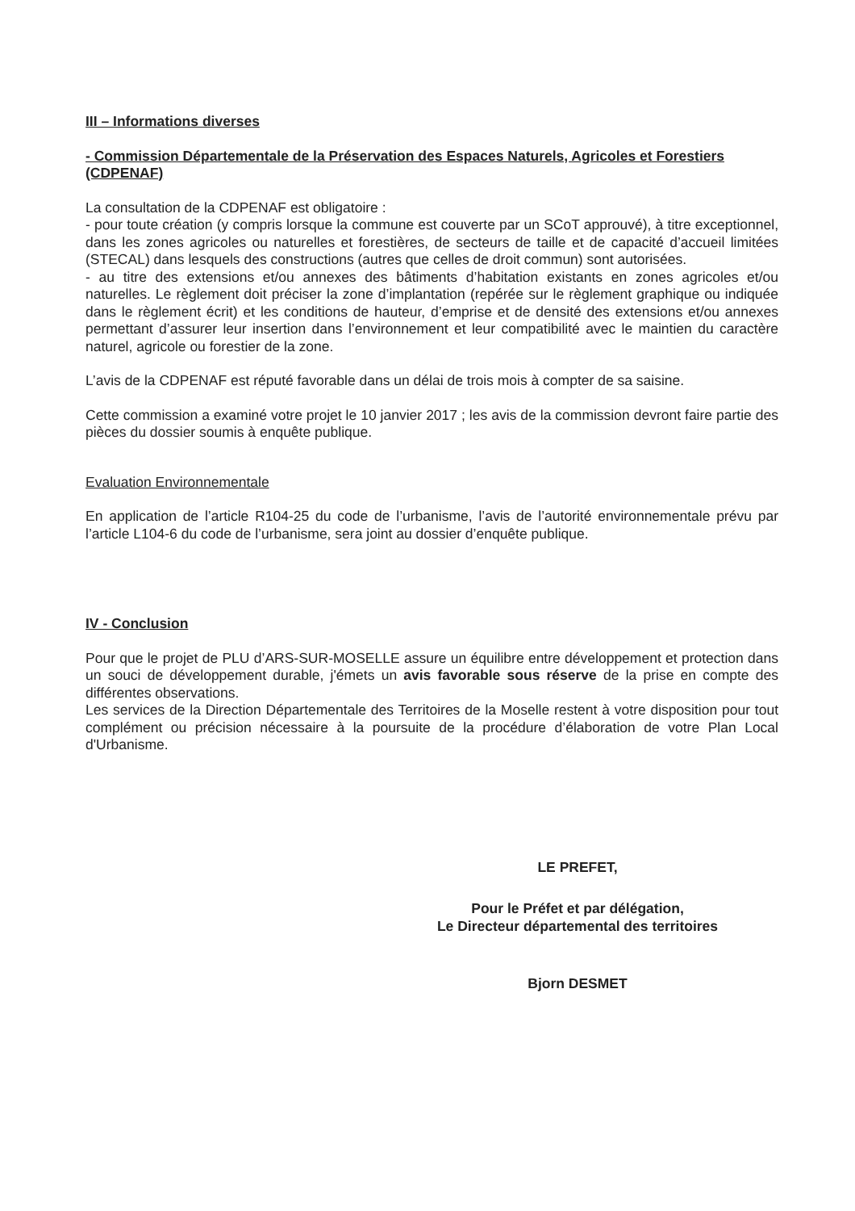III – Informations diverses
- Commission Départementale de la Préservation des Espaces Naturels, Agricoles et Forestiers (CDPENAF)
La consultation de la CDPENAF est obligatoire :
- pour toute création (y compris lorsque la commune est couverte par un SCoT approuvé), à titre exceptionnel, dans les zones agricoles ou naturelles et forestières, de secteurs de taille et de capacité d’accueil limitées (STECAL) dans lesquels des constructions (autres que celles de droit commun) sont autorisées.
- au titre des extensions et/ou annexes des bâtiments d’habitation existants en zones agricoles et/ou naturelles. Le règlement doit préciser la zone d’implantation (repérée sur le règlement graphique ou indiquée dans le règlement écrit) et les conditions de hauteur, d’emprise et de densité des extensions et/ou annexes permettant d’assurer leur insertion dans l’environnement et leur compatibilité avec le maintien du caractère naturel, agricole ou forestier de la zone.
L’avis de la CDPENAF est réputé favorable dans un délai de trois mois à compter de sa saisine.
Cette commission a examiné votre projet le 10 janvier 2017 ; les avis de la commission devront faire partie des pièces du dossier soumis à enquête publique.
Evaluation Environnementale
En application de l’article R104-25 du code de l’urbanisme, l’avis de l’autorité environnementale prévu par l’article L104-6 du code de l’urbanisme, sera joint au dossier d’enquête publique.
IV - Conclusion
Pour que le projet de PLU d’ARS-SUR-MOSELLE assure un équilibre entre développement et protection dans un souci de développement durable, j'émets un avis favorable sous réserve de la prise en compte des différentes observations.
Les services de la Direction Départementale des Territoires de la Moselle restent à votre disposition pour tout complément ou précision nécessaire à la poursuite de la procédure d’élaboration de votre Plan Local d'Urbanisme.
LE PREFET,
Pour le Préfet et par délégation,
Le Directeur départemental des territoires
Bjorn DESMET